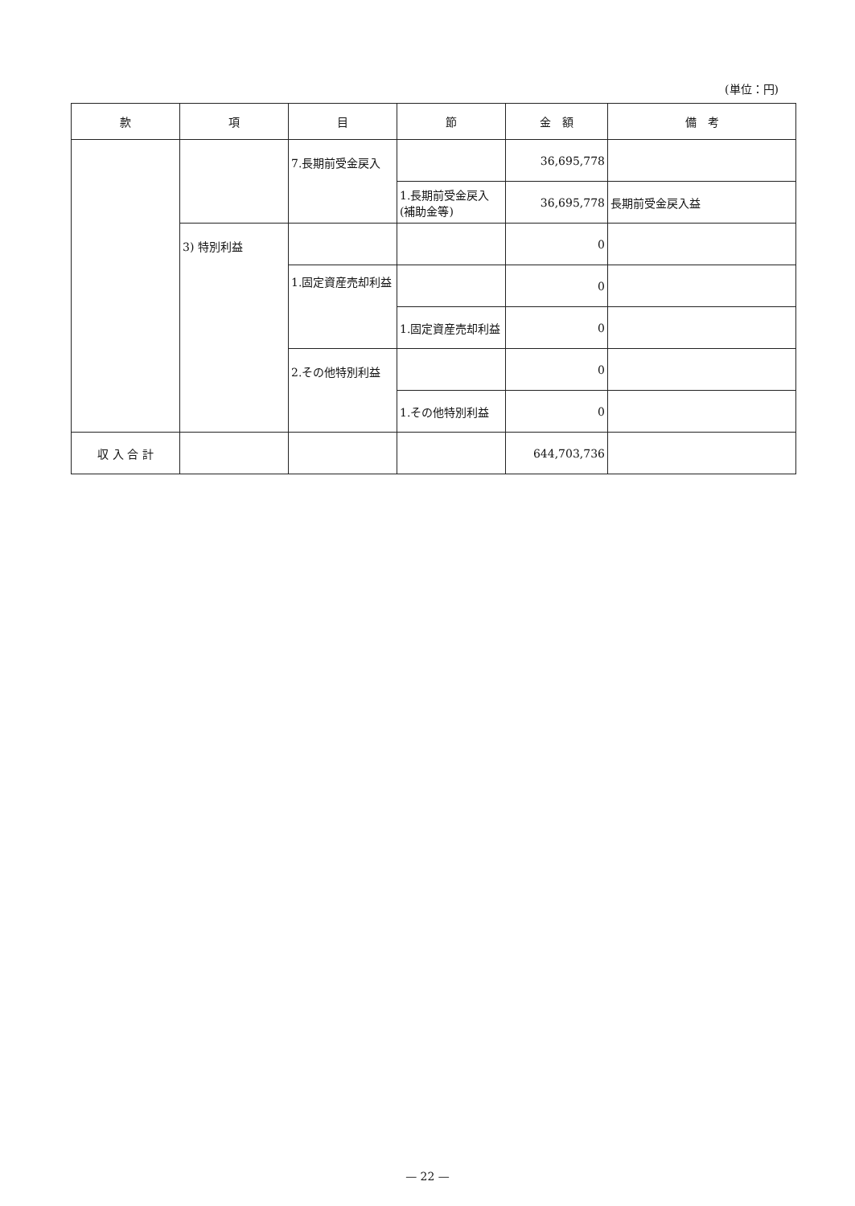(単位：円)
| 款 | 項 | 目 | 節 | 金 額 | 備 考 |
| --- | --- | --- | --- | --- | --- |
| | | 7.長期前受金戻入 | | 36,695,778 | |
| | | | 1.長期前受金戻入(補助金等) | 36,695,778 | 長期前受金戻入益 |
| | 3) 特別利益 | | | 0 | |
| | | 1.固定資産売却利益 | | 0 | |
| | | | 1.固定資産売却利益 | 0 | |
| | | 2.その他特別利益 | | 0 | |
| | | | 1.その他特別利益 | 0 | |
| 収 入 合 計 | | | | 644,703,736 | |
— 22 —